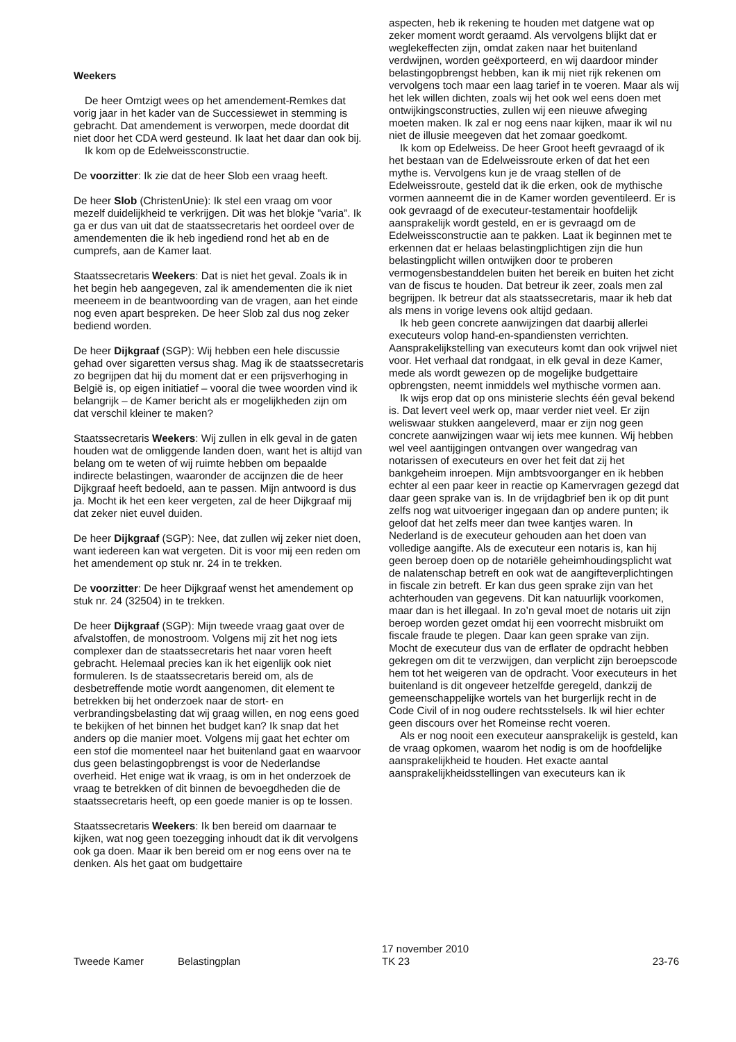Weekers
De heer Omtzigt wees op het amendement-Remkes dat vorig jaar in het kader van de Successiewet in stemming is gebracht. Dat amendement is verworpen, mede doordat dit niet door het CDA werd gesteund. Ik laat het daar dan ook bij.
Ik kom op de Edelweissconstructie.
De voorzitter: Ik zie dat de heer Slob een vraag heeft.
De heer Slob (ChristenUnie): Ik stel een vraag om voor mezelf duidelijkheid te verkrijgen. Dit was het blokje ”varia”. Ik ga er dus van uit dat de staatssecretaris het oordeel over de amendementen die ik heb ingediend rond het ab en de cumprefs, aan de Kamer laat.
Staatssecretaris Weekers: Dat is niet het geval. Zoals ik in het begin heb aangegeven, zal ik amendementen die ik niet meeneem in de beantwoording van de vragen, aan het einde nog even apart bespreken. De heer Slob zal dus nog zeker bediend worden.
De heer Dijkgraaf (SGP): Wij hebben een hele discussie gehad over sigaretten versus shag. Mag ik de staatssecretaris zo begrijpen dat hij du moment dat er een prijsverhoging in België is, op eigen initiatief – vooral die twee woorden vind ik belangrijk – de Kamer bericht als er mogelijkheden zijn om dat verschil kleiner te maken?
Staatssecretaris Weekers: Wij zullen in elk geval in de gaten houden wat de omliggende landen doen, want het is altijd van belang om te weten of wij ruimte hebben om bepaalde indirecte belastingen, waaronder de accijnzen die de heer Dijkgraaf heeft bedoeld, aan te passen. Mijn antwoord is dus ja. Mocht ik het een keer vergeten, zal de heer Dijkgraaf mij dat zeker niet euvel duiden.
De heer Dijkgraaf (SGP): Nee, dat zullen wij zeker niet doen, want iedereen kan wat vergeten. Dit is voor mij een reden om het amendement op stuk nr. 24 in te trekken.
De voorzitter: De heer Dijkgraaf wenst het amendement op stuk nr. 24 (32504) in te trekken.
De heer Dijkgraaf (SGP): Mijn tweede vraag gaat over de afvalstoffen, de monostroom. Volgens mij zit het nog iets complexer dan de staatssecretaris het naar voren heeft gebracht. Helemaal precies kan ik het eigenlijk ook niet formuleren. Is de staatssecretaris bereid om, als de desbetreffende motie wordt aangenomen, dit element te betrekken bij het onderzoek naar de stort- en verbrandingsbelasting dat wij graag willen, en nog eens goed te bekijken of het binnen het budget kan? Ik snap dat het anders op die manier moet. Volgens mij gaat het echter om een stof die momenteel naar het buitenland gaat en waarvoor dus geen belastingopbrengst is voor de Nederlandse overheid. Het enige wat ik vraag, is om in het onderzoek de vraag te betrekken of dit binnen de bevoegdheden die de staatssecretaris heeft, op een goede manier is op te lossen.
Staatssecretaris Weekers: Ik ben bereid om daarnaar te kijken, wat nog geen toezegging inhoudt dat ik dit vervolgens ook ga doen. Maar ik ben bereid om er nog eens over na te denken. Als het gaat om budgettaire
aspecten, heb ik rekening te houden met datgene wat op zeker moment wordt geraamd. Als vervolgens blijkt dat er weglekeffecten zijn, omdat zaken naar het buitenland verdwijnen, worden geëxporteerd, en wij daardoor minder belastingopbrengst hebben, kan ik mij niet rijk rekenen om vervolgens toch maar een laag tarief in te voeren. Maar als wij het lek willen dichten, zoals wij het ook wel eens doen met ontwijkingsconstructies, zullen wij een nieuwe afweging moeten maken. Ik zal er nog eens naar kijken, maar ik wil nu niet de illusie meegeven dat het zomaar goedkomt.
Ik kom op Edelweiss. De heer Groot heeft gevraagd of ik het bestaan van de Edelweissroute erken of dat het een mythe is. Vervolgens kun je de vraag stellen of de Edelweissroute, gesteld dat ik die erken, ook de mythische vormen aanneemt die in de Kamer worden geventileerd. Er is ook gevraagd of de executeur-testamentair hoofdelijk aansprakelijk wordt gesteld, en er is gevraagd om de Edelweissconstructie aan te pakken. Laat ik beginnen met te erkennen dat er helaas belastingplichtigen zijn die hun belastingplicht willen ontwijken door te proberen vermogensbestanddelen buiten het bereik en buiten het zicht van de fiscus te houden. Dat betreur ik zeer, zoals men zal begrijpen. Ik betreur dat als staatssecretaris, maar ik heb dat als mens in vorige levens ook altijd gedaan.
Ik heb geen concrete aanwijzingen dat daarbij allerlei executeurs volop hand-en-spandiensten verrichten. Aansprakelijkstelling van executeurs komt dan ook vrijwel niet voor. Het verhaal dat rondgaat, in elk geval in deze Kamer, mede als wordt gewezen op de mogelijke budgettaire opbrengsten, neemt inmiddels wel mythische vormen aan.
Ik wijs erop dat op ons ministerie slechts één geval bekend is. Dat levert veel werk op, maar verder niet veel. Er zijn weliswaar stukken aangeleverd, maar er zijn nog geen concrete aanwijzingen waar wij iets mee kunnen. Wij hebben wel veel aantijgingen ontvangen over wangedrag van notarissen of executeurs en over het feit dat zij het bankgeheim inroepen. Mijn ambtsvoorganger en ik hebben echter al een paar keer in reactie op Kamervragen gezegd dat daar geen sprake van is. In de vrijdagbrief ben ik op dit punt zelfs nog wat uitvoeriger ingegaan dan op andere punten; ik geloof dat het zelfs meer dan twee kantjes waren. In Nederland is de executeur gehouden aan het doen van volledige aangifte. Als de executeur een notaris is, kan hij geen beroep doen op de notariële geheimhoudingsplicht wat de nalatenschap betreft en ook wat de aangifteverplichtingen in fiscale zin betreft. Er kan dus geen sprake zijn van het achterhouden van gegevens. Dit kan natuurlijk voorkomen, maar dan is het illegaal. In zo’n geval moet de notaris uit zijn beroep worden gezet omdat hij een voorrecht misbruikt om fiscale fraude te plegen. Daar kan geen sprake van zijn. Mocht de executeur dus van de erflater de opdracht hebben gekregen om dit te verzwijgen, dan verplicht zijn beroepscode hem tot het weigeren van de opdracht. Voor executeurs in het buitenland is dit ongeveer hetzelfde geregeld, dankzij de gemeenschappelijke wortels van het burgerlijk recht in de Code Civil of in nog oudere rechtsstelsels. Ik wil hier echter geen discours over het Romeinse recht voeren.
Als er nog nooit een executeur aansprakelijk is gesteld, kan de vraag opkomen, waarom het nodig is om de hoofdelijke aansprakelijkheid te houden. Het exacte aantal aansprakelijkheidsstellingen van executeurs kan ik
Tweede Kamer Belastingplan 17 november 2010
TK 23 23-76